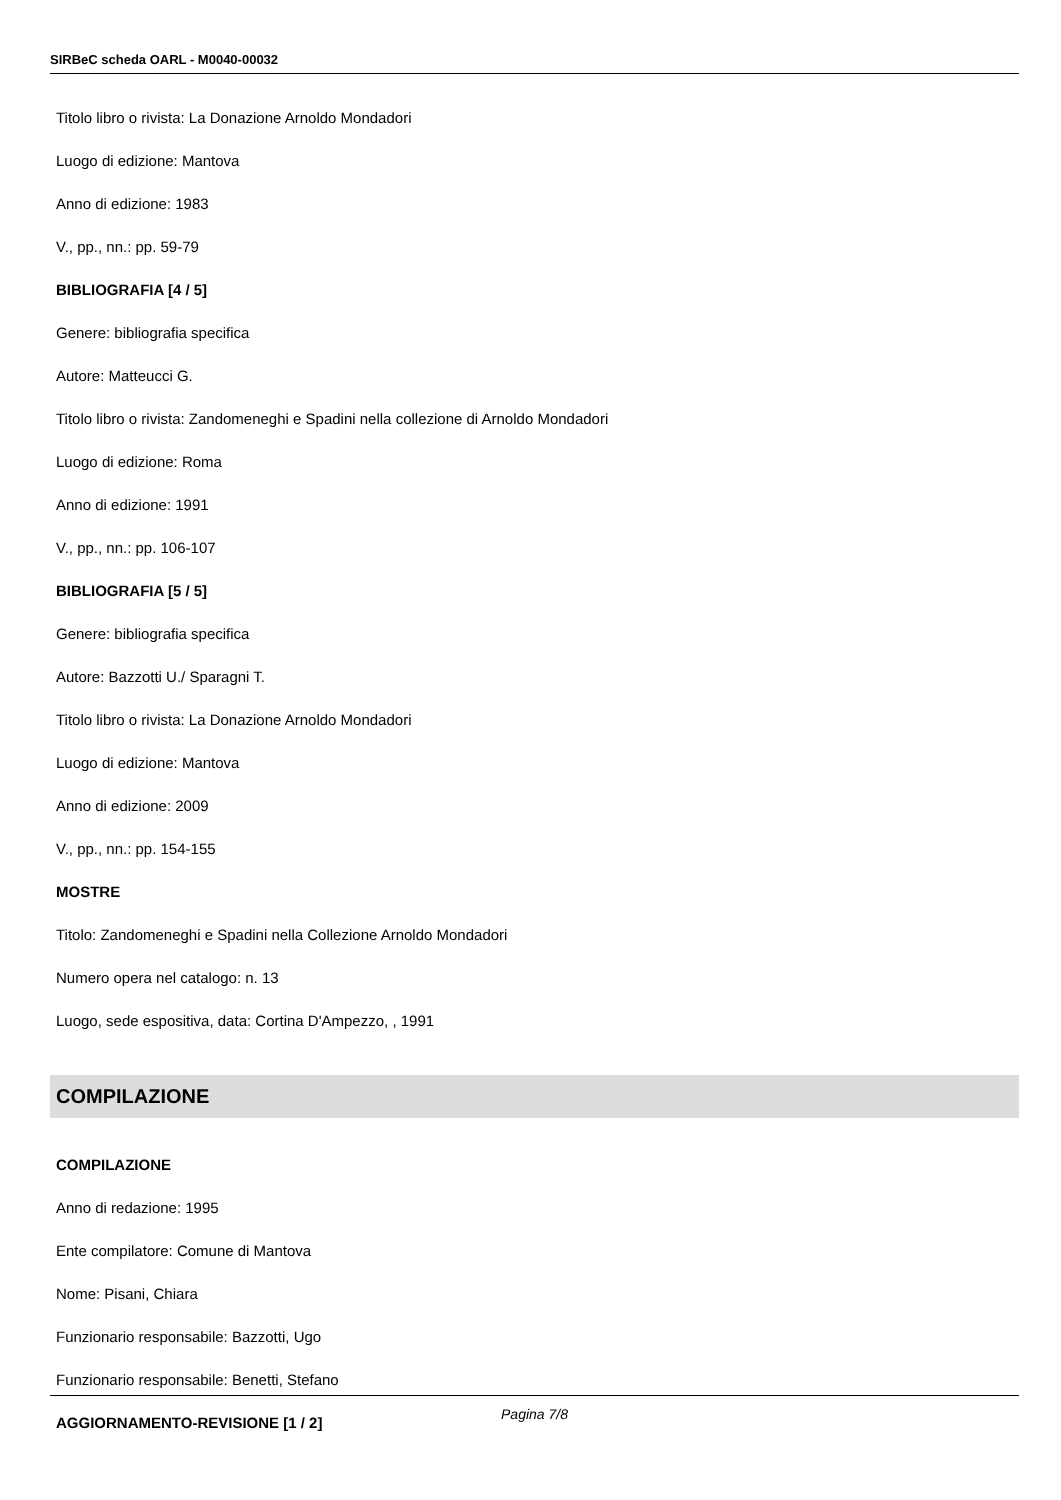SIRBeC scheda OARL - M0040-00032
Titolo libro o rivista: La Donazione Arnoldo Mondadori
Luogo di edizione: Mantova
Anno di edizione: 1983
V., pp., nn.: pp. 59-79
BIBLIOGRAFIA [4 / 5]
Genere: bibliografia specifica
Autore: Matteucci G.
Titolo libro o rivista: Zandomeneghi e Spadini nella collezione di Arnoldo Mondadori
Luogo di edizione: Roma
Anno di edizione: 1991
V., pp., nn.: pp. 106-107
BIBLIOGRAFIA [5 / 5]
Genere: bibliografia specifica
Autore: Bazzotti U./ Sparagni T.
Titolo libro o rivista: La Donazione Arnoldo Mondadori
Luogo di edizione: Mantova
Anno di edizione: 2009
V., pp., nn.: pp. 154-155
MOSTRE
Titolo: Zandomeneghi e Spadini nella Collezione Arnoldo Mondadori
Numero opera nel catalogo: n. 13
Luogo, sede espositiva, data: Cortina D'Ampezzo, , 1991
COMPILAZIONE
COMPILAZIONE
Anno di redazione: 1995
Ente compilatore: Comune di Mantova
Nome: Pisani, Chiara
Funzionario responsabile: Bazzotti, Ugo
Funzionario responsabile: Benetti, Stefano
AGGIORNAMENTO-REVISIONE [1 / 2]
Pagina 7/8